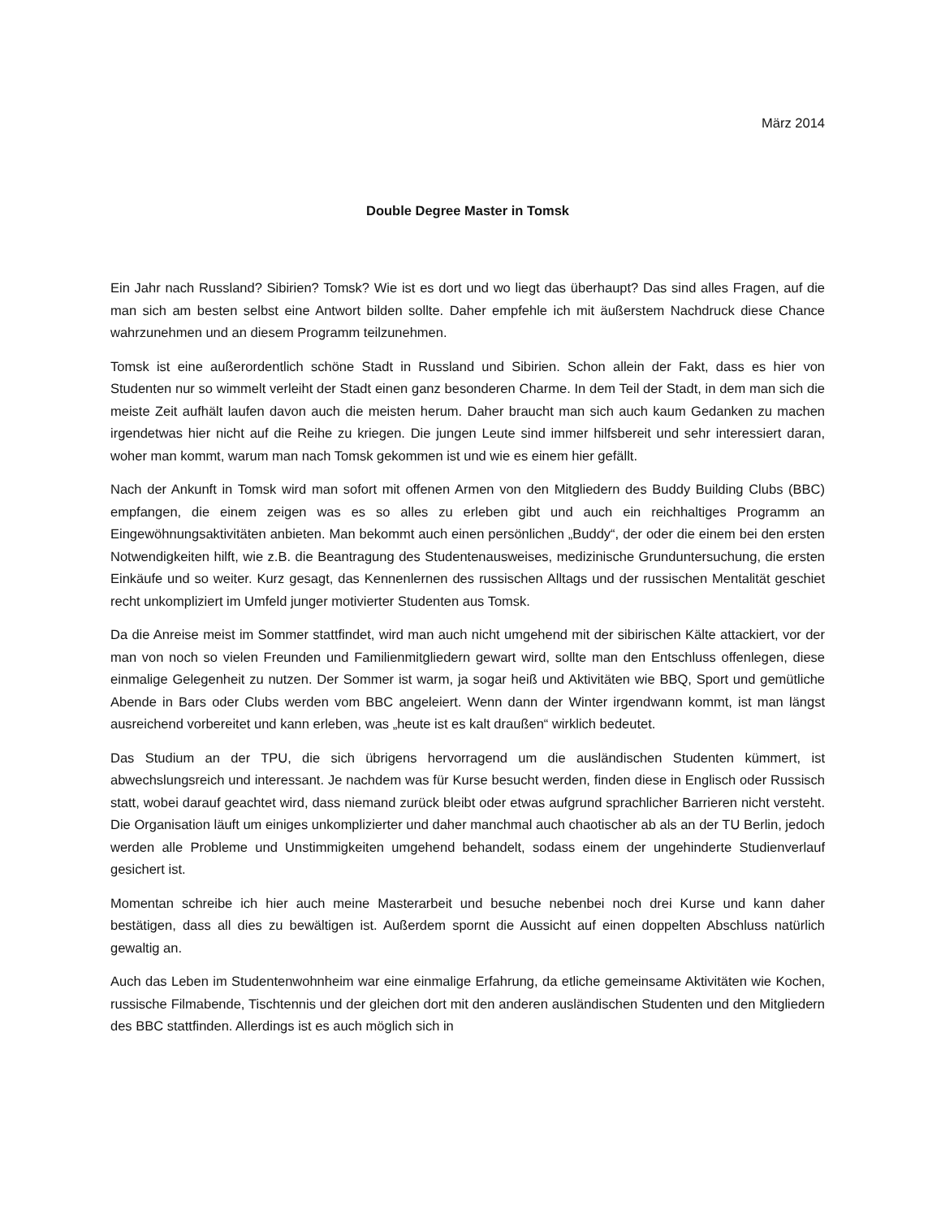März 2014
Double Degree Master in Tomsk
Ein Jahr nach Russland? Sibirien? Tomsk? Wie ist es dort und wo liegt das überhaupt? Das sind alles Fragen, auf die man sich am besten selbst eine Antwort bilden sollte. Daher empfehle ich mit äußerstem Nachdruck diese Chance wahrzunehmen und an diesem Programm teilzunehmen.
Tomsk ist eine außerordentlich schöne Stadt in Russland und Sibirien. Schon allein der Fakt, dass es hier von Studenten nur so wimmelt verleiht der Stadt einen ganz besonderen Charme. In dem Teil der Stadt, in dem man sich die meiste Zeit aufhält laufen davon auch die meisten herum. Daher braucht man sich auch kaum Gedanken zu machen irgendetwas hier nicht auf die Reihe zu kriegen. Die jungen Leute sind immer hilfsbereit und sehr interessiert daran, woher man kommt, warum man nach Tomsk gekommen ist und wie es einem hier gefällt.
Nach der Ankunft in Tomsk wird man sofort mit offenen Armen von den Mitgliedern des Buddy Building Clubs (BBC) empfangen, die einem zeigen was es so alles zu erleben gibt und auch ein reichhaltiges Programm an Eingewöhnungsaktivitäten anbieten. Man bekommt auch einen persönlichen „Buddy“, der oder die einem bei den ersten Notwendigkeiten hilft, wie z.B. die Beantragung des Studentenausweises, medizinische Grunduntersuchung, die ersten Einkäufe und so weiter. Kurz gesagt, das Kennenlernen des russischen Alltags und der russischen Mentalität geschiet recht unkompliziert im Umfeld junger motivierter Studenten aus Tomsk.
Da die Anreise meist im Sommer stattfindet, wird man auch nicht umgehend mit der sibirischen Kälte attackiert, vor der man von noch so vielen Freunden und Familienmitgliedern gewart wird, sollte man den Entschluss offenlegen, diese einmalige Gelegenheit zu nutzen. Der Sommer ist warm, ja sogar heiß und Aktivitäten wie BBQ, Sport und gemütliche Abende in Bars oder Clubs werden vom BBC angeleiert. Wenn dann der Winter irgendwann kommt, ist man längst ausreichend vorbereitet und kann erleben, was „heute ist es kalt draußen“ wirklich bedeutet.
Das Studium an der TPU, die sich übrigens hervorragend um die ausländischen Studenten kümmert, ist abwechslungsreich und interessant. Je nachdem was für Kurse besucht werden, finden diese in Englisch oder Russisch statt, wobei darauf geachtet wird, dass niemand zurück bleibt oder etwas aufgrund sprachlicher Barrieren nicht versteht. Die Organisation läuft um einiges unkomplizierter und daher manchmal auch chaotischer ab als an der TU Berlin, jedoch werden alle Probleme und Unstimmigkeiten umgehend behandelt, sodass einem der ungehinderte Studienverlauf gesichert ist.
Momentan schreibe ich hier auch meine Masterarbeit und besuche nebenbei noch drei Kurse und kann daher bestätigen, dass all dies zu bewältigen ist. Außerdem spornt die Aussicht auf einen doppelten Abschluss natürlich gewaltig an.
Auch das Leben im Studentenwohnheim war eine einmalige Erfahrung, da etliche gemeinsame Aktivitäten wie Kochen, russische Filmabende, Tischtennis und der gleichen dort mit den anderen ausländischen Studenten und den Mitgliedern des BBC stattfinden. Allerdings ist es auch möglich sich in